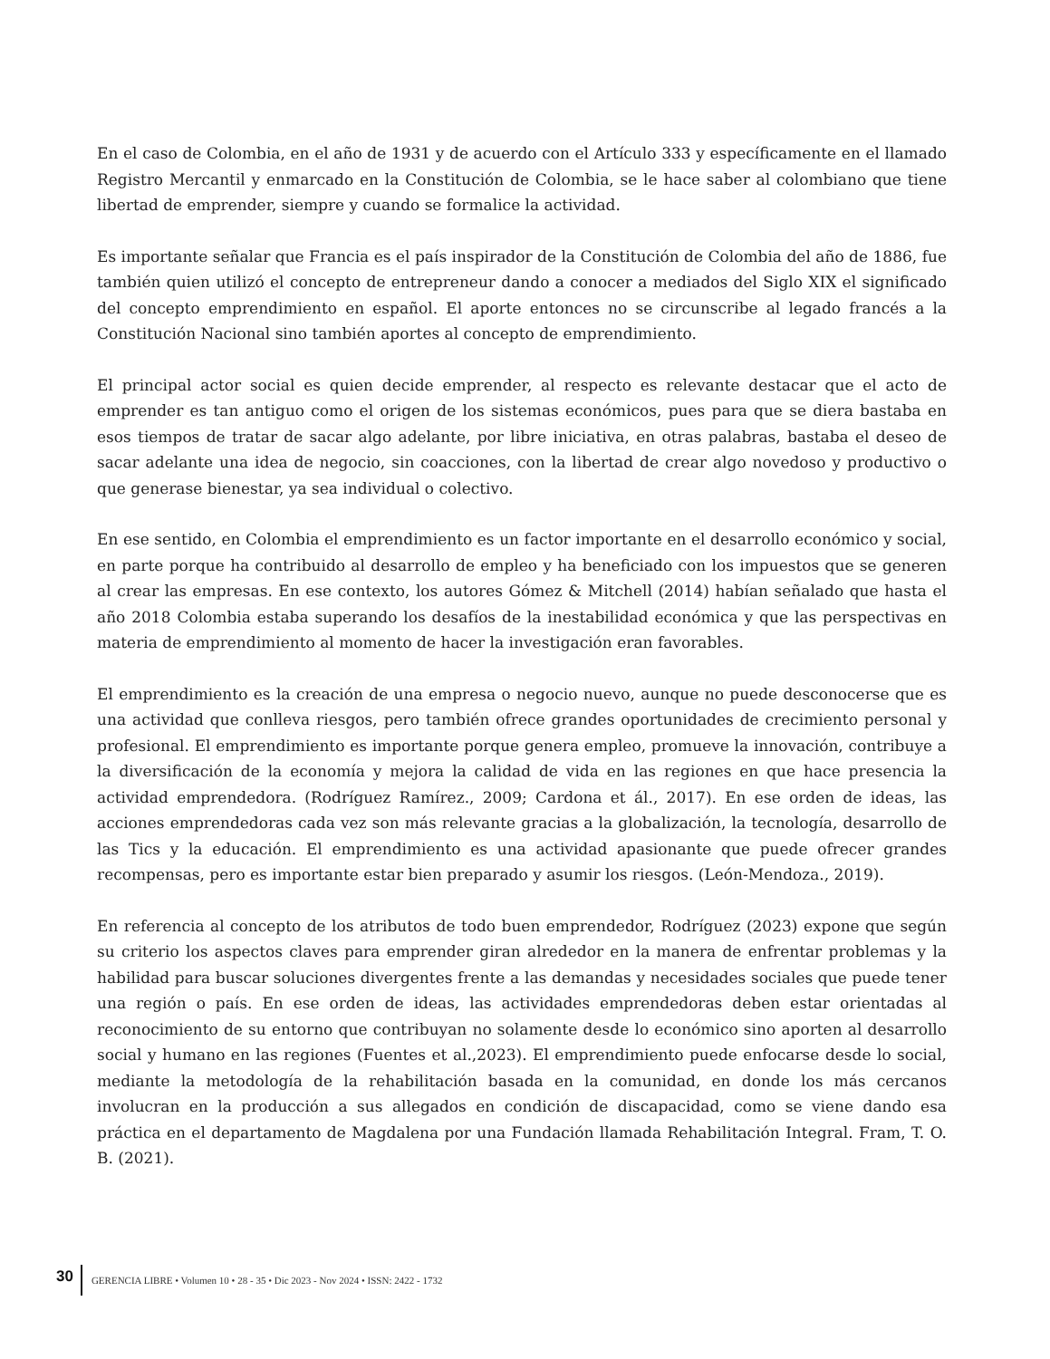En el caso de Colombia, en el año de 1931 y de acuerdo con el Artículo 333 y específicamente en el llamado Registro Mercantil y enmarcado en la Constitución de Colombia, se le hace saber al colombiano que tiene libertad de emprender, siempre y cuando se formalice la actividad.
Es importante señalar que Francia es el país inspirador de la Constitución de Colombia del año de 1886, fue también quien utilizó el concepto de entrepreneur dando a conocer a mediados del Siglo XIX el significado del concepto emprendimiento en español. El aporte entonces no se circunscribe al legado francés a la Constitución Nacional sino también aportes al concepto de emprendimiento.
El principal actor social es quien decide emprender, al respecto es relevante destacar que el acto de emprender es tan antiguo como el origen de los sistemas económicos, pues para que se diera bastaba en esos tiempos de tratar de sacar algo adelante, por libre iniciativa, en otras palabras, bastaba el deseo de sacar adelante una idea de negocio, sin coacciones, con la libertad de crear algo novedoso y productivo o que generase bienestar, ya sea individual o colectivo.
En ese sentido, en Colombia el emprendimiento es un factor importante en el desarrollo económico y social, en parte porque ha contribuido al desarrollo de empleo y ha beneficiado con los impuestos que se generen al crear las empresas. En ese contexto, los autores Gómez & Mitchell (2014) habían señalado que hasta el año 2018 Colombia estaba superando los desafíos de la inestabilidad económica y que las perspectivas en materia de emprendimiento al momento de hacer la investigación eran favorables.
El emprendimiento es la creación de una empresa o negocio nuevo, aunque no puede desconocerse que es una actividad que conlleva riesgos, pero también ofrece grandes oportunidades de crecimiento personal y profesional. El emprendimiento es importante porque genera empleo, promueve la innovación, contribuye a la diversificación de la economía y mejora la calidad de vida en las regiones en que hace presencia la actividad emprendedora. (Rodríguez Ramírez., 2009; Cardona et ál., 2017). En ese orden de ideas, las acciones emprendedoras cada vez son más relevante gracias a la globalización, la tecnología, desarrollo de las Tics y la educación. El emprendimiento es una actividad apasionante que puede ofrecer grandes recompensas, pero es importante estar bien preparado y asumir los riesgos. (León-Mendoza., 2019).
En referencia al concepto de los atributos de todo buen emprendedor, Rodríguez (2023) expone que según su criterio los aspectos claves para emprender giran alrededor en la manera de enfrentar problemas y la habilidad para buscar soluciones divergentes frente a las demandas y necesidades sociales que puede tener una región o país. En ese orden de ideas, las actividades emprendedoras deben estar orientadas al reconocimiento de su entorno que contribuyan no solamente desde lo económico sino aporten al desarrollo social y humano en las regiones (Fuentes et al.,2023). El emprendimiento puede enfocarse desde lo social, mediante la metodología de la rehabilitación basada en la comunidad, en donde los más cercanos involucran en la producción a sus allegados en condición de discapacidad, como se viene dando esa práctica en el departamento de Magdalena por una Fundación llamada Rehabilitación Integral. Fram, T. O. B. (2021).
30 GERENCIA LIBRE • Volumen 10 • 28 - 35 • Dic 2023 - Nov 2024 • ISSN: 2422 - 1732